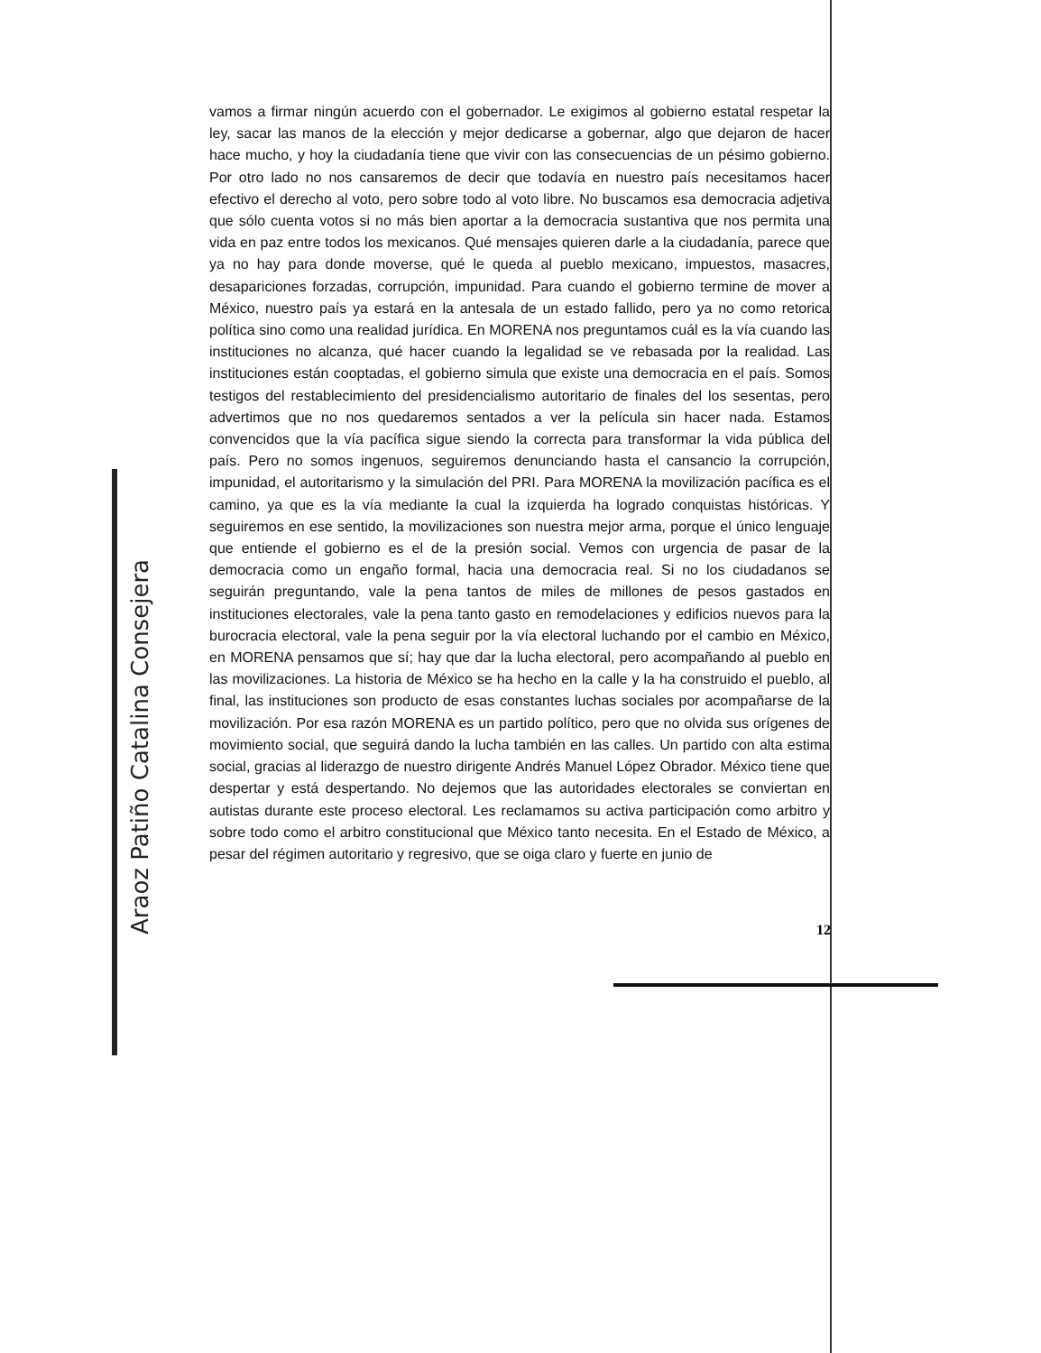vamos a firmar ningún acuerdo con el gobernador. Le exigimos al gobierno estatal respetar la ley, sacar las manos de la elección y mejor dedicarse a gobernar, algo que dejaron de hacer hace mucho, y hoy la ciudadanía tiene que vivir con las consecuencias de un pésimo gobierno. Por otro lado no nos cansaremos de decir que todavía en nuestro país necesitamos hacer efectivo el derecho al voto, pero sobre todo al voto libre. No buscamos esa democracia adjetiva que sólo cuenta votos si no más bien aportar a la democracia sustantiva que nos permita una vida en paz entre todos los mexicanos. Qué mensajes quieren darle a la ciudadanía, parece que ya no hay para donde moverse, qué le queda al pueblo mexicano, impuestos, masacres, desapariciones forzadas, corrupción, impunidad. Para cuando el gobierno termine de mover a México, nuestro país ya estará en la antesala de un estado fallido, pero ya no como retorica política sino como una realidad jurídica. En MORENA nos preguntamos cuál es la vía cuando las instituciones no alcanza, qué hacer cuando la legalidad se ve rebasada por la realidad. Las instituciones están cooptadas, el gobierno simula que existe una democracia en el país. Somos testigos del restablecimiento del presidencialismo autoritario de finales del los sesentas, pero advertimos que no nos quedaremos sentados a ver la película sin hacer nada. Estamos convencidos que la vía pacífica sigue siendo la correcta para transformar la vida pública del país. Pero no somos ingenuos, seguiremos denunciando hasta el cansancio la corrupción, impunidad, el autoritarismo y la simulación del PRI. Para MORENA la movilización pacífica es el camino, ya que es la vía mediante la cual la izquierda ha logrado conquistas históricas. Y seguiremos en ese sentido, la movilizaciones son nuestra mejor arma, porque el único lenguaje que entiende el gobierno es el de la presión social. Vemos con urgencia de pasar de la democracia como un engaño formal, hacia una democracia real. Si no los ciudadanos se seguirán preguntando, vale la pena tantos de miles de millones de pesos gastados en instituciones electorales, vale la pena tanto gasto en remodelaciones y edificios nuevos para la burocracia electoral, vale la pena seguir por la vía electoral luchando por el cambio en México, en MORENA pensamos que sí; hay que dar la lucha electoral, pero acompañando al pueblo en las movilizaciones. La historia de México se ha hecho en la calle y la ha construido el pueblo, al final, las instituciones son producto de esas constantes luchas sociales por acompañarse de la movilización. Por esa razón MORENA es un partido político, pero que no olvida sus orígenes de movimiento social, que seguirá dando la lucha también en las calles. Un partido con alta estima social, gracias al liderazgo de nuestro dirigente Andrés Manuel López Obrador. México tiene que despertar y está despertando. No dejemos que las autoridades electorales se conviertan en autistas durante este proceso electoral. Les reclamamos su activa participación como arbitro y sobre todo como el arbitro constitucional que México tanto necesita. En el Estado de México, a pesar del régimen autoritario y regresivo, que se oiga claro y fuerte en junio de
12
Araoz Patiño Catalina Consejera